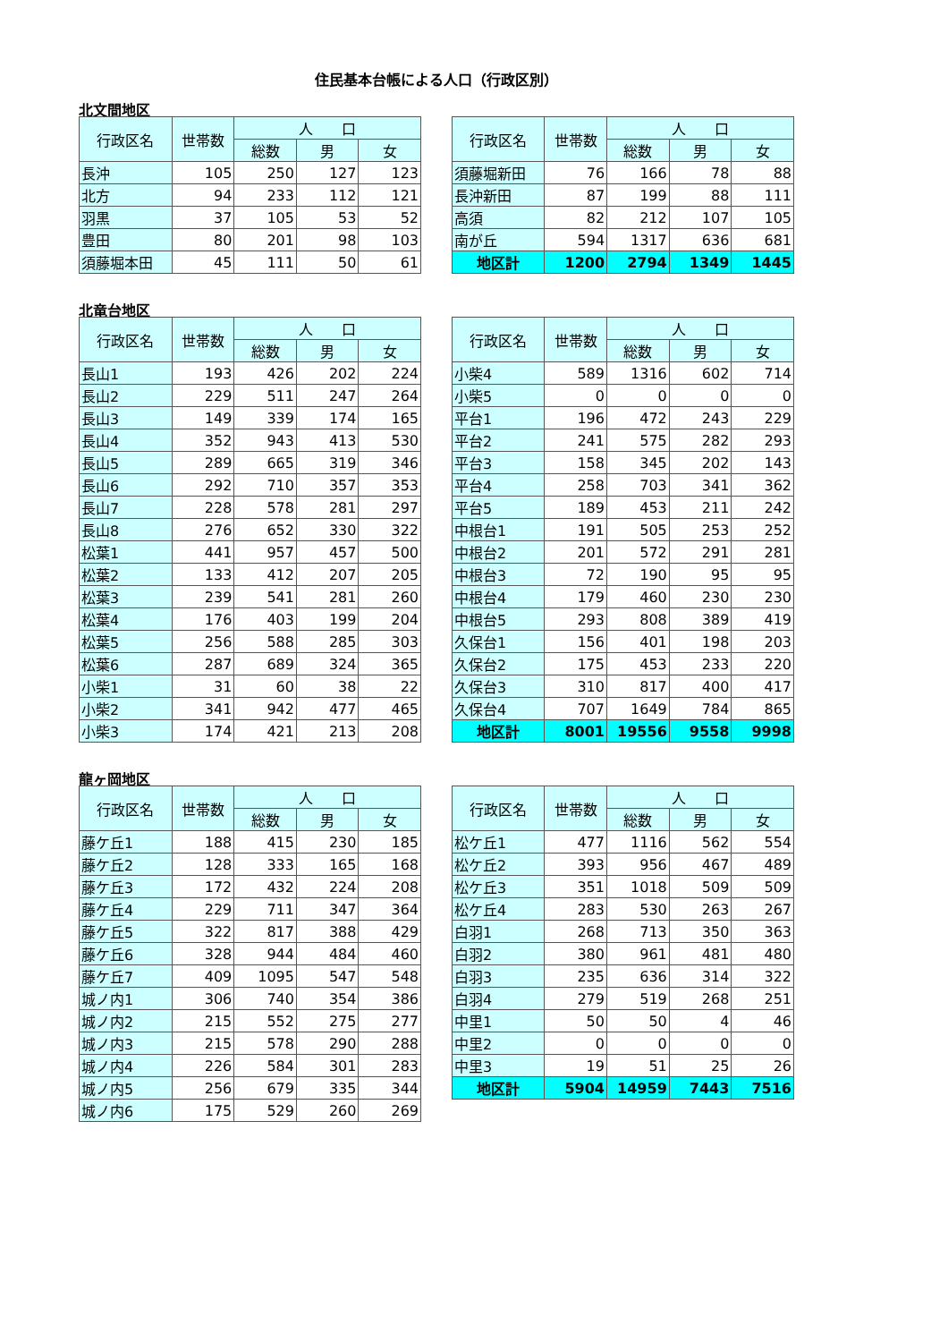住民基本台帳による人口（行政区別）
北文間地区
| 行政区名 | 世帯数 | 人 口 | | |
| --- | --- | --- | --- | --- |
| | | 総数 | 男 | 女 |
| 長沖 | 105 | 250 | 127 | 123 |
| 北方 | 94 | 233 | 112 | 121 |
| 羽黒 | 37 | 105 | 53 | 52 |
| 豊田 | 80 | 201 | 98 | 103 |
| 須藤堀本田 | 45 | 111 | 50 | 61 |
| 行政区名 | 世帯数 | 人 口 | | |
| --- | --- | --- | --- | --- |
| | | 総数 | 男 | 女 |
| 須藤堀新田 | 76 | 166 | 78 | 88 |
| 長沖新田 | 87 | 199 | 88 | 111 |
| 高須 | 82 | 212 | 107 | 105 |
| 南が丘 | 594 | 1317 | 636 | 681 |
| 地区計 | 1200 | 2794 | 1349 | 1445 |
北竜台地区
| 行政区名 | 世帯数 | 人 口 | | |
| --- | --- | --- | --- | --- |
| | | 総数 | 男 | 女 |
| 長山1 | 193 | 426 | 202 | 224 |
| 長山2 | 229 | 511 | 247 | 264 |
| 長山3 | 149 | 339 | 174 | 165 |
| 長山4 | 352 | 943 | 413 | 530 |
| 長山5 | 289 | 665 | 319 | 346 |
| 長山6 | 292 | 710 | 357 | 353 |
| 長山7 | 228 | 578 | 281 | 297 |
| 長山8 | 276 | 652 | 330 | 322 |
| 松葉1 | 441 | 957 | 457 | 500 |
| 松葉2 | 133 | 412 | 207 | 205 |
| 松葉3 | 239 | 541 | 281 | 260 |
| 松葉4 | 176 | 403 | 199 | 204 |
| 松葉5 | 256 | 588 | 285 | 303 |
| 松葉6 | 287 | 689 | 324 | 365 |
| 小柴1 | 31 | 60 | 38 | 22 |
| 小柴2 | 341 | 942 | 477 | 465 |
| 小柴3 | 174 | 421 | 213 | 208 |
| 行政区名 | 世帯数 | 人 口 | | |
| --- | --- | --- | --- | --- |
| | | 総数 | 男 | 女 |
| 小柴4 | 589 | 1316 | 602 | 714 |
| 小柴5 | 0 | 0 | 0 | 0 |
| 平台1 | 196 | 472 | 243 | 229 |
| 平台2 | 241 | 575 | 282 | 293 |
| 平台3 | 158 | 345 | 202 | 143 |
| 平台4 | 258 | 703 | 341 | 362 |
| 平台5 | 189 | 453 | 211 | 242 |
| 中根台1 | 191 | 505 | 253 | 252 |
| 中根台2 | 201 | 572 | 291 | 281 |
| 中根台3 | 72 | 190 | 95 | 95 |
| 中根台4 | 179 | 460 | 230 | 230 |
| 中根台5 | 293 | 808 | 389 | 419 |
| 久保台1 | 156 | 401 | 198 | 203 |
| 久保台2 | 175 | 453 | 233 | 220 |
| 久保台3 | 310 | 817 | 400 | 417 |
| 久保台4 | 707 | 1649 | 784 | 865 |
| 地区計 | 8001 | 19556 | 9558 | 9998 |
龍ヶ岡地区
| 行政区名 | 世帯数 | 人 口 | | |
| --- | --- | --- | --- | --- |
| | | 総数 | 男 | 女 |
| 藤ケ丘1 | 188 | 415 | 230 | 185 |
| 藤ケ丘2 | 128 | 333 | 165 | 168 |
| 藤ケ丘3 | 172 | 432 | 224 | 208 |
| 藤ケ丘4 | 229 | 711 | 347 | 364 |
| 藤ケ丘5 | 322 | 817 | 388 | 429 |
| 藤ケ丘6 | 328 | 944 | 484 | 460 |
| 藤ケ丘7 | 409 | 1095 | 547 | 548 |
| 城ノ内1 | 306 | 740 | 354 | 386 |
| 城ノ内2 | 215 | 552 | 275 | 277 |
| 城ノ内3 | 215 | 578 | 290 | 288 |
| 城ノ内4 | 226 | 584 | 301 | 283 |
| 城ノ内5 | 256 | 679 | 335 | 344 |
| 城ノ内6 | 175 | 529 | 260 | 269 |
| 行政区名 | 世帯数 | 人 口 | | |
| --- | --- | --- | --- | --- |
| | | 総数 | 男 | 女 |
| 松ケ丘1 | 477 | 1116 | 562 | 554 |
| 松ケ丘2 | 393 | 956 | 467 | 489 |
| 松ケ丘3 | 351 | 1018 | 509 | 509 |
| 松ケ丘4 | 283 | 530 | 263 | 267 |
| 白羽1 | 268 | 713 | 350 | 363 |
| 白羽2 | 380 | 961 | 481 | 480 |
| 白羽3 | 235 | 636 | 314 | 322 |
| 白羽4 | 279 | 519 | 268 | 251 |
| 中里1 | 50 | 50 | 4 | 46 |
| 中里2 | 0 | 0 | 0 | 0 |
| 中里3 | 19 | 51 | 25 | 26 |
| 地区計 | 5904 | 14959 | 7443 | 7516 |